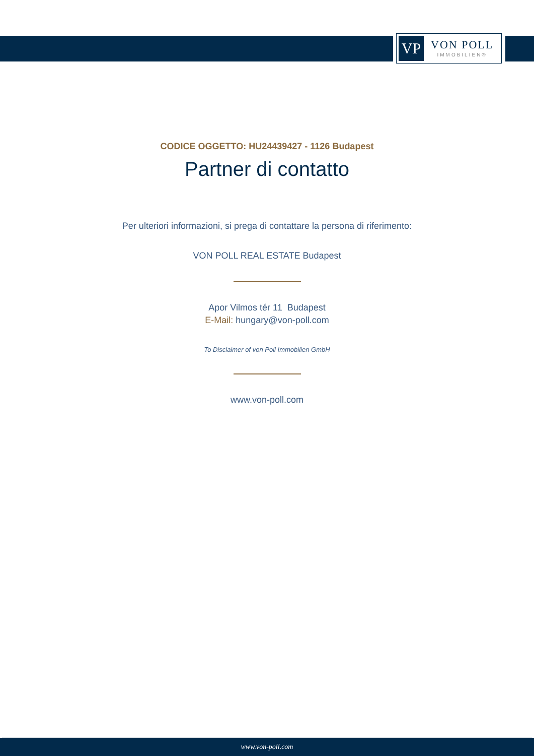VP
VON POLL
IMMOBILIEN®
CODICE OGGETTO: HU24439427 - 1126 Budapest
Partner di contatto
Per ulteriori informazioni, si prega di contattare la persona di riferimento:
VON POLL REAL ESTATE Budapest
Apor Vilmos tér 11 Budapest
E-Mail: hungary@von-poll.com
To Disclaimer of von Poll Immobilien GmbH
www.von-poll.com
www.von-poll.com